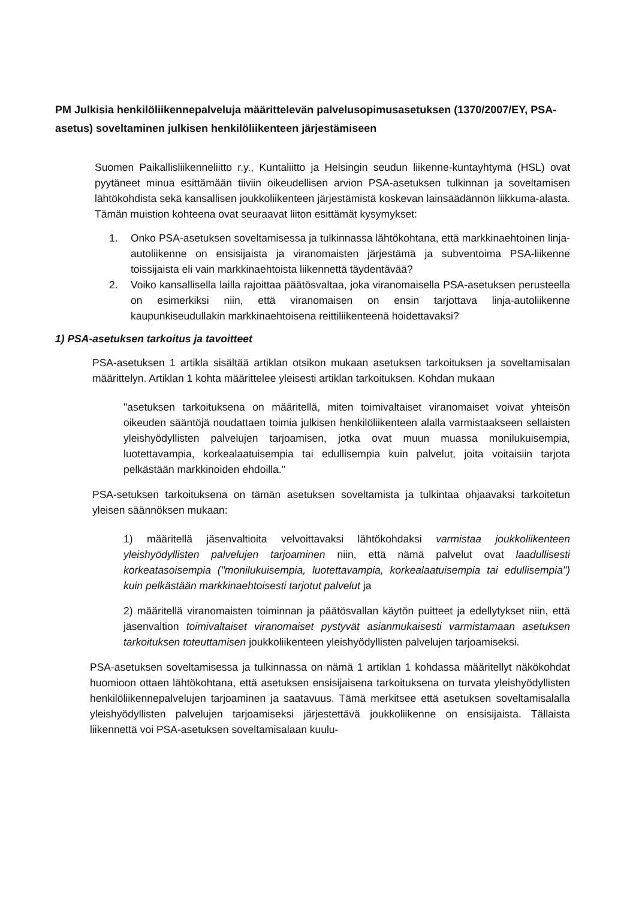PM Julkisia henkilöliikennepalveluja määrittelevän palvelusopimusasetuksen (1370/2007/EY, PSA-asetus) soveltaminen julkisen henkilöliikenteen järjestämiseen
Suomen Paikallisliikenneliitto r.y., Kuntaliitto ja Helsingin seudun liikenne-kuntayhtymä (HSL) ovat pyytäneet minua esittämään tiiviin oikeudellisen arvion PSA-asetuksen tulkinnan ja soveltamisen lähtökohdista sekä kansallisen joukkoliikenteen järjestämistä koskevan lainsäädännön liikkuma-alasta. Tämän muistion kohteena ovat seuraavat liiton esittämät kysymykset:
1. Onko PSA-asetuksen soveltamisessa ja tulkinnassa lähtökohtana, että markkinaehtoinen linja-autoliikenne on ensisijaista ja viranomaisten järjestämä ja subventoima PSA-liikenne toissijaista eli vain markkinaehtoista liikennettä täydentävää?
2. Voiko kansallisella lailla rajoittaa päätösvaltaa, joka viranomaisella PSA-asetuksen perusteella on esimerkiksi niin, että viranomaisen on ensin tarjottava linja-autoliikenne kaupunkiseudullakin markkinaehtoisena reittiliikenteenä hoidettavaksi?
1) PSA-asetuksen tarkoitus ja tavoitteet
PSA-asetuksen 1 artikla sisältää artiklan otsikon mukaan asetuksen tarkoituksen ja soveltamisalan määrittelyn. Artiklan 1 kohta määrittelee yleisesti artiklan tarkoituksen. Kohdan mukaan
"asetuksen tarkoituksena on määritellä, miten toimivaltaiset viranomaiset voivat yhteisön oikeuden sääntöjä noudattaen toimia julkisen henkilöliikenteen alalla varmistaakseen sellaisten yleishyödyllisten palvelujen tarjoamisen, jotka ovat muun muassa monilukuisempia, luotettavampia, korkealaatuisempia tai edullisempia kuin palvelut, joita voitaisiin tarjota pelkästään markkinoiden ehdoilla."
PSA-setuksen tarkoituksena on tämän asetuksen soveltamista ja tulkintaa ohjaavaksi tarkoitetun yleisen säännöksen mukaan:
1) määritellä jäsenvaltioita velvoittavaksi lähtökohdaksi varmistaa joukkoliikenteen yleishyödyllisten palvelujen tarjoaminen niin, että nämä palvelut ovat laadullisesti korkeatasoisempia ("monilukuisempia, luotettavampia, korkealaatuisempia tai edullisempia") kuin pelkästään markkinaehtoisesti tarjotut palvelut ja
2) määritellä viranomaisten toiminnan ja päätösvallan käytön puitteet ja edellytykset niin, että jäsenvaltion toimivaltaiset viranomaiset pystyvät asianmukaisesti varmistamaan asetuksen tarkoituksen toteuttamisen joukkoliikenteen yleishyödyllisten palvelujen tarjoamiseksi.
PSA-asetuksen soveltamisessa ja tulkinnassa on nämä 1 artiklan 1 kohdassa määritellyt näkökohdat huomioon ottaen lähtökohtana, että asetuksen ensisijaisena tarkoituksena on turvata yleishyödyllisten henkilöliikennepalvelujen tarjoaminen ja saatavuus. Tämä merkitsee että asetuksen soveltamisalalla yleishyödyllisten palvelujen tarjoamiseksi järjestettävä joukkoliikenne on ensisijaista. Tällaista liikennettä voi PSA-asetuksen soveltamisalaan kuulu-